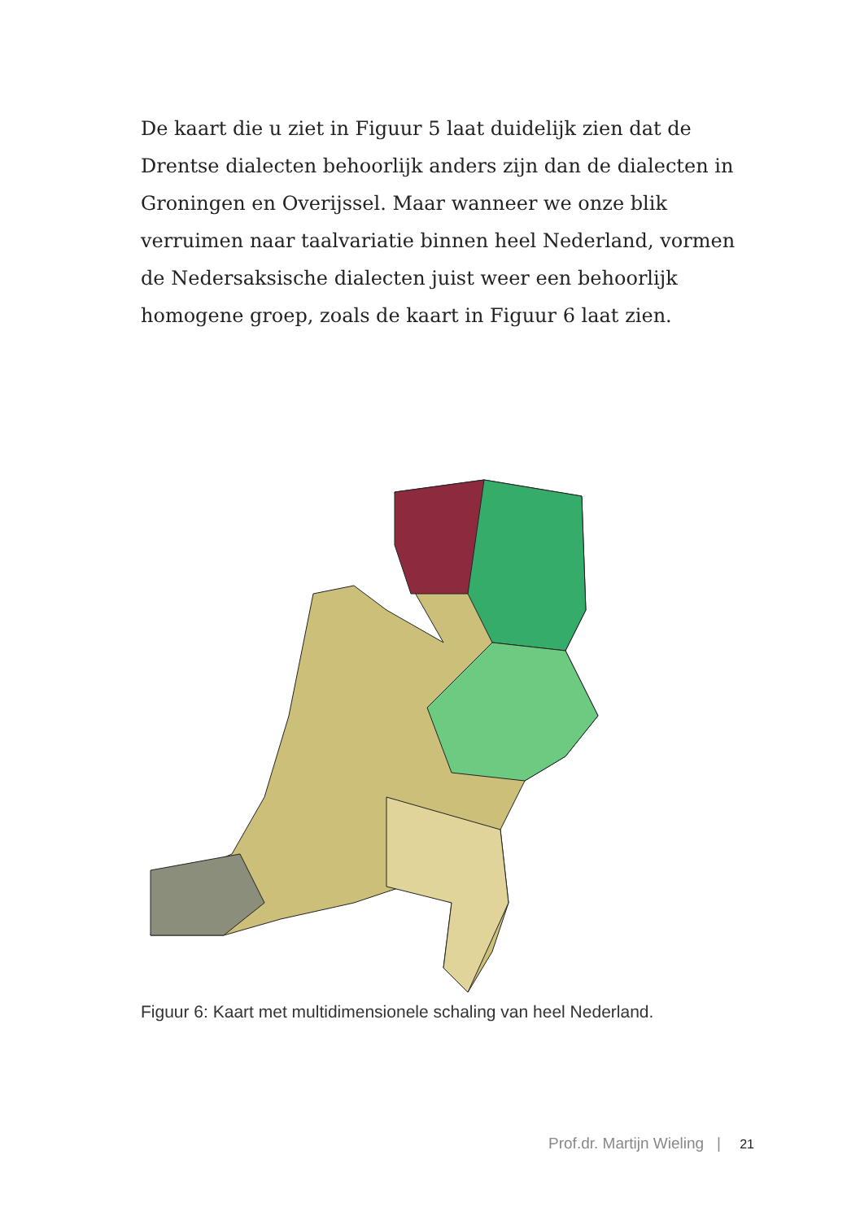De kaart die u ziet in Figuur 5 laat duidelijk zien dat de Drentse dialecten behoorlijk anders zijn dan de dialecten in Groningen en Overijssel. Maar wanneer we onze blik verruimen naar taalvariatie binnen heel Nederland, vormen de Nedersaksische dialecten juist weer een behoorlijk homogene groep, zoals de kaart in Figuur 6 laat zien.
Figuur 6: Kaart met multidimensionele schaling van heel Nederland.
Prof.dr. Martijn Wieling | 21